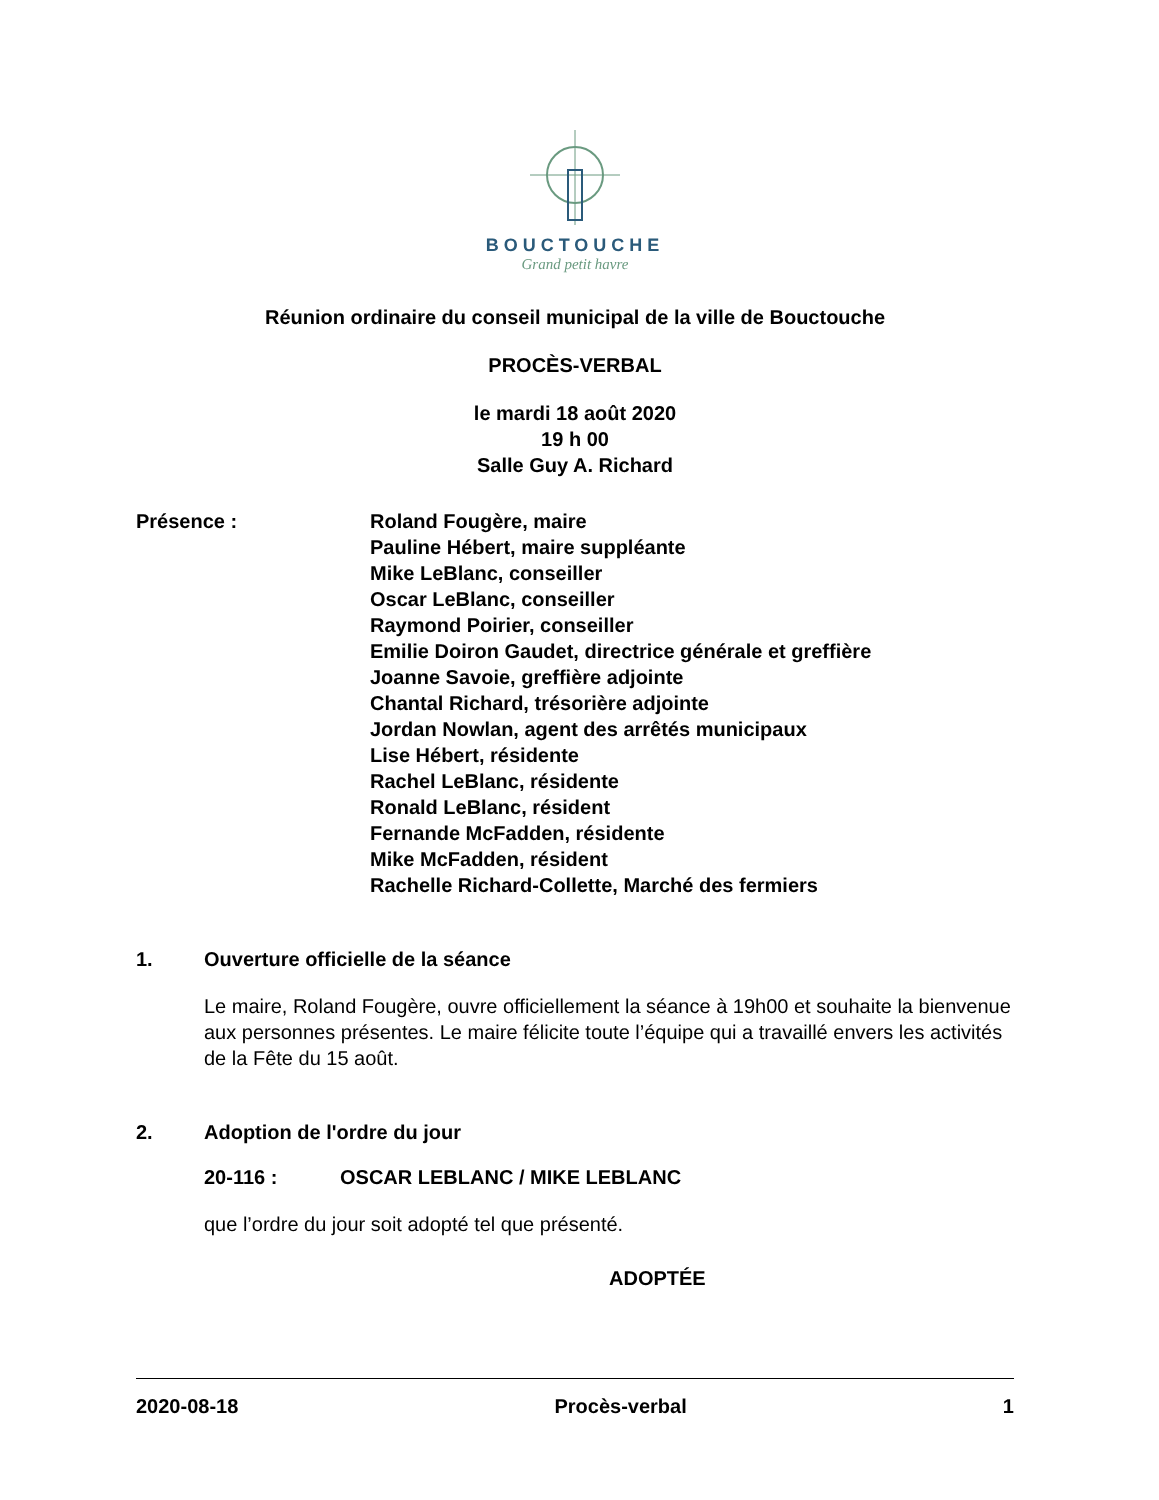BOUCTOUCHE
Grand petit havre
Réunion ordinaire du conseil municipal de la ville de Bouctouche
PROCÈS-VERBAL
le mardi 18 août 2020
19 h 00
Salle Guy A. Richard
Présence : Roland Fougère, maire
Pauline Hébert, maire suppléante
Mike LeBlanc, conseiller
Oscar LeBlanc, conseiller
Raymond Poirier, conseiller
Emilie Doiron Gaudet, directrice générale et greffière
Joanne Savoie, greffière adjointe
Chantal Richard, trésorière adjointe
Jordan Nowlan, agent des arrêtés municipaux
Lise Hébert, résidente
Rachel LeBlanc, résidente
Ronald LeBlanc, résident
Fernande McFadden, résidente
Mike McFadden, résident
Rachelle Richard-Collette, Marché des fermiers
1. Ouverture officielle de la séance
Le maire, Roland Fougère, ouvre officiellement la séance à 19h00 et souhaite la bienvenue aux personnes présentes. Le maire félicite toute l’équipe qui a travaillé envers les activités de la Fête du 15 août.
2. Adoption de l'ordre du jour
20-116 : OSCAR LEBLANC / MIKE LEBLANC
que l’ordre du jour soit adopté tel que présenté.
ADOPTÉE
2020-08-18 Procès-verbal 1